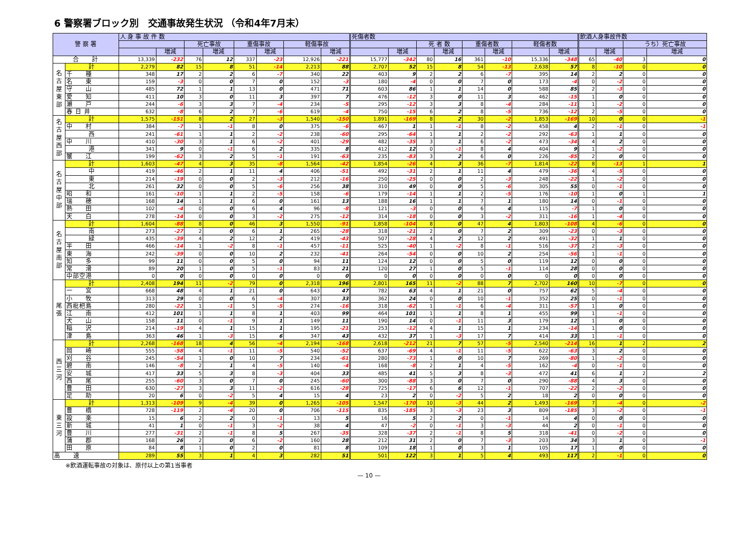6 警察署ブロック別　交通事故発生状況 （令和4年7月末）
| 警 察 署 | | 人 身 事 故 件 数 | | | | | | | | 死傷者数 | | | | | | | | 飲酒人身事故件数 | | | |
| --- | --- | --- | --- | --- | --- | --- | --- | --- | --- | --- | --- | --- | --- | --- | --- | --- | --- | --- | --- | --- | --- |
| | | | | 死亡事故 | | 重傷事故 | | 軽傷事故 | | | | 死 者 数 | | 重傷者数 | | 軽傷者数 | | | | うち）死亡事故 | |
| | | | 増減 | | 増減 | | 増減 | | 増減 | | 増減 | | 増減 | | 増減 | | 増減 | | 増減 | | 増減 |
| 合 計 | | 13,339 | -232 | 76 | 12 | 337 | -23 | 12,926 | -221 | 15,777 | -342 | 80 | 16 | 361 | -10 | 15,336 | -348 | 65 | -40 | 3 | 0 |
| 名古屋東部 | 計 | 2,279 | 82 | 15 | 8 | 51 | -14 | 2,213 | 88 | 2,707 | 52 | 15 | 8 | 54 | -13 | 2,638 | 57 | 8 | -10 | 0 | 0 |
| | 千 種 | 348 | 17 | 2 | 2 | 6 | -7 | 340 | 22 | 403 | 9 | 2 | 2 | 6 | -7 | 395 | 14 | 2 | 2 | 0 | 0 |
| | 名 東 | 159 | -3 | 0 | 0 | 7 | 0 | 152 | -3 | 180 | -4 | 0 | 0 | 7 | 0 | 173 | -4 | 0 | -2 | 0 | 0 |
| | 守 山 | 485 | 72 | 1 | 1 | 13 | 0 | 471 | 71 | 603 | 86 | 1 | 1 | 14 | 0 | 588 | 85 | 2 | -3 | 0 | 0 |
| | 愛 知 | 411 | 10 | 3 | 0 | 11 | 3 | 397 | 7 | 476 | -12 | 3 | 0 | 11 | 3 | 462 | -15 | 1 | 0 | 0 | 0 |
| | 瀬 戸 | 244 | -6 | 3 | 3 | 7 | -4 | 234 | -5 | 295 | -12 | 3 | 3 | 8 | -4 | 284 | -11 | 1 | -2 | 0 | 0 |
| | 春 日 井 | 632 | -8 | 6 | 2 | 7 | -6 | 619 | -4 | 750 | -15 | 6 | 2 | 8 | -5 | 736 | -12 | 2 | -5 | 0 | 0 |
| 名古屋西部 | 計 | 1,575 | -151 | 8 | 2 | 27 | -3 | 1,540 | -150 | 1,891 | -169 | 8 | 2 | 30 | -2 | 1,853 | -169 | 10 | 0 | 0 | -1 |
| | 中 村 | 384 | -7 | 1 | -1 | 8 | 0 | 375 | -6 | 467 | 1 | 1 | -1 | 8 | -2 | 458 | 4 | 2 | -1 | 0 | -1 |
| | 西 | 241 | -61 | 1 | 1 | 2 | -2 | 238 | -60 | 295 | -64 | 1 | 1 | 2 | -2 | 292 | -63 | 1 | 1 | 0 | 0 |
| | 中 川 | 410 | -30 | 3 | 1 | 6 | -2 | 401 | -29 | 482 | -35 | 3 | 1 | 6 | -2 | 473 | -34 | 4 | 2 | 0 | 0 |
| | 港 | 341 | 9 | 0 | -1 | 6 | 2 | 335 | 8 | 412 | 12 | 0 | -1 | 8 | 4 | 404 | 9 | 1 | -2 | 0 | 0 |
| | 蟹 江 | 199 | -62 | 3 | 2 | 5 | -1 | 191 | -63 | 235 | -83 | 3 | 2 | 6 | 0 | 226 | -85 | 2 | 0 | 0 | 0 |
| 名古屋中部 | 計 | 1,603 | -47 | 4 | 3 | 35 | -8 | 1,564 | -42 | 1,854 | -26 | 4 | 3 | 36 | -7 | 1,814 | -22 | 8 | -13 | 1 | 1 |
| | 中 | 419 | -46 | 2 | 1 | 11 | 4 | 406 | -51 | 492 | -31 | 2 | 1 | 11 | 4 | 479 | -36 | 4 | -5 | 0 | 0 |
| | 東 | 214 | -19 | 0 | 0 | 2 | -3 | 212 | -16 | 250 | -25 | 0 | 0 | 2 | -3 | 248 | -22 | 1 | -2 | 0 | 0 |
| | 北 | 261 | 32 | 0 | 0 | 5 | -6 | 256 | 38 | 310 | 49 | 0 | 0 | 5 | -6 | 305 | 55 | 0 | -1 | 0 | 0 |
| | 昭 和 | 161 | -10 | 1 | 1 | 2 | -5 | 158 | -6 | 179 | -14 | 1 | 1 | 2 | -5 | 176 | -10 | 1 | 0 | 1 | 1 |
| | 瑞 穂 | 168 | 14 | 1 | 1 | 6 | 0 | 161 | 13 | 188 | 16 | 1 | 1 | 7 | 1 | 180 | 14 | 0 | -1 | 0 | 0 |
| | 熱 田 | 102 | -4 | 0 | 0 | 6 | 4 | 96 | -8 | 121 | -3 | 0 | 0 | 6 | 4 | 115 | -7 | 1 | 0 | 0 | 0 |
| | 天 白 | 278 | -14 | 0 | 0 | 3 | -2 | 275 | -12 | 314 | -18 | 0 | 0 | 3 | -2 | 311 | -16 | 1 | -4 | 0 | 0 |
| 名古屋南部 | 計 | 1,604 | -88 | 8 | 0 | 46 | 3 | 1,550 | -91 | 1,858 | -104 | 8 | 0 | 47 | 4 | 1,803 | -108 | 4 | -6 | 0 | 0 |
| | 南 | 273 | -27 | 2 | 0 | 6 | 1 | 265 | -28 | 318 | -21 | 2 | 0 | 7 | 2 | 309 | -23 | 0 | -3 | 0 | 0 |
| | 緑 | 435 | -39 | 4 | 2 | 12 | 2 | 419 | -43 | 507 | -28 | 4 | 2 | 12 | 2 | 491 | -32 | 1 | 1 | 0 | 0 |
| | 半 田 | 466 | -14 | 1 | -2 | 8 | -1 | 457 | -11 | 525 | -40 | 1 | -2 | 8 | -1 | 516 | -37 | 2 | -3 | 0 | 0 |
| | 東 海 | 242 | -39 | 0 | 0 | 10 | 2 | 232 | -41 | 264 | -54 | 0 | 0 | 10 | 2 | 254 | -56 | 1 | -1 | 0 | 0 |
| | 知 多 | 99 | 11 | 0 | 0 | 5 | 0 | 94 | 11 | 124 | 12 | 0 | 0 | 5 | 0 | 119 | 12 | 0 | 0 | 0 | 0 |
| | 常 滑 | 89 | 20 | 1 | 0 | 5 | -1 | 83 | 21 | 120 | 27 | 1 | 0 | 5 | -1 | 114 | 28 | 0 | 0 | 0 | 0 |
| | 中部空港 | 0 | 0 | 0 | 0 | 0 | 0 | 0 | 0 | 0 | 0 | 0 | 0 | 0 | 0 | 0 | 0 | 0 | 0 | 0 | 0 |
| 尾張 | 計 | 2,408 | 194 | 11 | -2 | 79 | 0 | 2,318 | 196 | 2,801 | 165 | 11 | -2 | 88 | 7 | 2,702 | 160 | 10 | -7 | 0 | 0 |
| | 一 宮 | 668 | 48 | 4 | 1 | 21 | 0 | 643 | 47 | 782 | 63 | 4 | 1 | 21 | 0 | 757 | 62 | 5 | -4 | 0 | 0 |
| | 小 牧 | 313 | 29 | 0 | 0 | 6 | -4 | 307 | 33 | 362 | 24 | 0 | 0 | 10 | -1 | 352 | 25 | 0 | -1 | 0 | 0 |
| | 西枇杷島 | 280 | -22 | 1 | -1 | 5 | -5 | 274 | -16 | 318 | -62 | 1 | -1 | 6 | -4 | 311 | -57 | 1 | 0 | 0 | 0 |
| | 江 南 | 412 | 101 | 1 | 1 | 8 | 1 | 403 | 99 | 464 | 101 | 1 | 1 | 8 | 1 | 455 | 99 | 1 | -1 | 0 | 0 |
| | 犬 山 | 158 | 11 | 0 | -1 | 9 | 1 | 149 | 11 | 190 | 14 | 0 | -1 | 11 | 3 | 179 | 12 | 1 | 0 | 0 | 0 |
| | 稲 沢 | 214 | -19 | 4 | 1 | 15 | 1 | 195 | -21 | 253 | -12 | 4 | 1 | 15 | 1 | 234 | -14 | 1 | 0 | 0 | 0 |
| | 津 島 | 363 | 46 | 1 | -3 | 15 | 6 | 347 | 43 | 432 | 37 | 1 | -3 | 17 | 7 | 414 | 33 | 1 | -1 | 0 | 0 |
| 西三河 | 計 | 2,268 | -168 | 18 | 4 | 56 | -4 | 2,194 | -168 | 2,618 | -212 | 21 | 7 | 57 | -5 | 2,540 | -214 | 16 | 1 | 2 | 2 |
| | 岡 崎 | 555 | -58 | 4 | -1 | 11 | -5 | 540 | -52 | 637 | -69 | 4 | -1 | 11 | -5 | 622 | -63 | 3 | 2 | 0 | 0 |
| | 刈 谷 | 245 | -54 | 1 | 0 | 10 | 7 | 234 | -61 | 280 | -73 | 1 | 0 | 10 | 7 | 269 | -80 | 1 | -2 | 0 | 0 |
| | 碧 南 | 146 | -8 | 2 | 1 | 4 | -5 | 140 | -4 | 168 | -8 | 2 | 1 | 4 | -5 | 162 | -4 | 0 | -1 | 0 | 0 |
| | 安 城 | 417 | 33 | 5 | 3 | 8 | -3 | 404 | 33 | 485 | 41 | 5 | 3 | 8 | -3 | 472 | 41 | 6 | 1 | 2 | 2 |
| | 西 尾 | 255 | -60 | 3 | 0 | 7 | 0 | 245 | -60 | 300 | -88 | 3 | 0 | 7 | 0 | 290 | -88 | 4 | 3 | 0 | 0 |
| | 豊 田 | 630 | -27 | 3 | 3 | 11 | -2 | 616 | -28 | 725 | -17 | 6 | 6 | 12 | -1 | 707 | -22 | 2 | -2 | 0 | 0 |
| | 足 助 | 20 | 6 | 0 | -2 | 5 | 4 | 15 | 4 | 23 | 2 | 0 | -2 | 5 | 2 | 18 | 2 | 0 | 0 | 0 | 0 |
| 東三河 | 計 | 1,313 | -109 | 9 | -4 | 39 | 0 | 1,265 | -105 | 1,547 | -170 | 10 | -3 | 44 | 2 | 1,493 | -169 | 7 | -4 | 0 | -2 |
| | 豊 橋 | 728 | -119 | 2 | -4 | 20 | 0 | 706 | -115 | 835 | -185 | 3 | -3 | 23 | 3 | 809 | -185 | 3 | -2 | 0 | -1 |
| | 設 楽 | 15 | 6 | 2 | 2 | 0 | -1 | 13 | 5 | 16 | 5 | 2 | 2 | 0 | -1 | 14 | 4 | 0 | 0 | 0 | 0 |
| | 新 城 | 41 | 1 | 0 | -1 | 3 | -2 | 38 | 4 | 47 | -2 | 0 | -1 | 3 | -3 | 44 | 2 | 0 | -1 | 0 | 0 |
| | 豊 川 | 277 | -31 | 2 | -1 | 8 | 5 | 267 | -35 | 328 | -37 | 2 | -1 | 8 | 5 | 318 | -41 | 0 | -2 | 0 | 0 |
| | 蒲 郡 | 168 | 26 | 2 | 0 | 6 | -2 | 160 | 28 | 212 | 31 | 2 | 0 | 7 | -3 | 203 | 34 | 3 | 1 | 0 | -1 |
| | 田 原 | 84 | 8 | 1 | 0 | 2 | 0 | 81 | 8 | 109 | 18 | 1 | 0 | 3 | 1 | 105 | 17 | 1 | 0 | 0 | 0 |
| 高 速 | | 289 | 55 | 3 | 1 | 4 | 3 | 282 | 51 | 501 | 122 | 3 | 1 | 5 | 4 | 493 | 117 | 2 | -1 | 0 | 0 |
※飲酒運転事故の対象は、原付以上の第1当事者
— 10 —